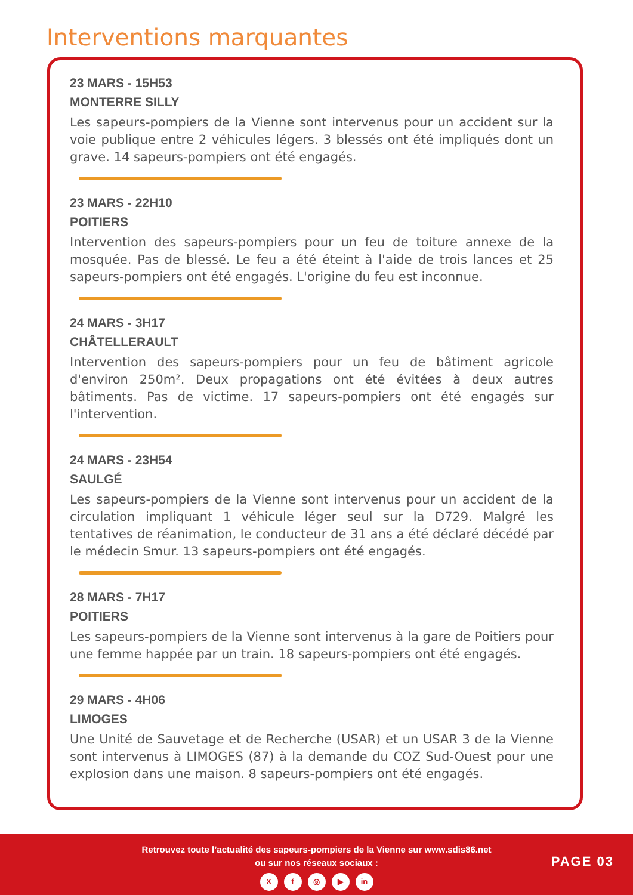Interventions marquantes
23 MARS - 15H53
MONTERRE SILLY
Les sapeurs-pompiers de la Vienne sont intervenus pour un accident sur la voie publique entre 2 véhicules légers. 3 blessés ont été impliqués dont un grave. 14 sapeurs-pompiers ont été engagés.
23 MARS - 22H10
POITIERS
Intervention des sapeurs-pompiers pour un feu de toiture annexe de la mosquée. Pas de blessé. Le feu a été éteint à l'aide de trois lances et 25 sapeurs-pompiers ont été engagés. L'origine du feu est inconnue.
24 MARS - 3H17
CHÂTELLERAULT
Intervention des sapeurs-pompiers pour un feu de bâtiment agricole d'environ 250m². Deux propagations ont été évitées à deux autres bâtiments. Pas de victime. 17 sapeurs-pompiers ont été engagés sur l'intervention.
24 MARS - 23H54
SAULGÉ
Les sapeurs-pompiers de la Vienne sont intervenus pour un accident de la circulation impliquant 1 véhicule léger seul sur la D729. Malgré les tentatives de réanimation, le conducteur de 31 ans a été déclaré décédé par le médecin Smur. 13 sapeurs-pompiers ont été engagés.
28 MARS - 7H17
POITIERS
Les sapeurs-pompiers de la Vienne sont intervenus à la gare de Poitiers pour une femme happée par un train. 18 sapeurs-pompiers ont été engagés.
29 MARS - 4H06
LIMOGES
Une Unité de Sauvetage et de Recherche (USAR) et un USAR 3 de la Vienne sont intervenus à LIMOGES (87) à la demande du COZ Sud-Ouest pour une explosion dans une maison. 8 sapeurs-pompiers ont été engagés.
Retrouvez toute l’actualité des sapeurs-pompiers de la Vienne sur www.sdis86.net
ou sur nos réseaux sociaux :
Xf ◎ ▶ in
PAGE 03